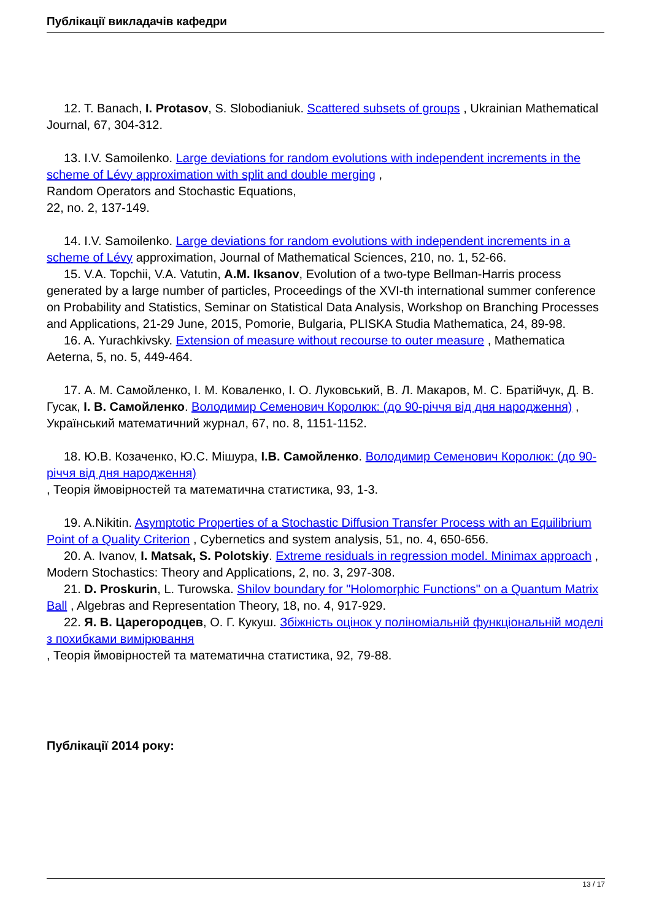Публікації викладачів кафедри
12. T. Banach, I. Protasov, S. Slobodianiuk. Scattered subsets of groups , Ukrainian Mathematical Journal, 67, 304-312.
13. I.V. Samoilenko. Large deviations for random evolutions with independent increments in the scheme of Lévy approximation with split and double merging ,
Random Operators and Stochastic Equations,
22, no. 2, 137-149.
14. I.V. Samoilenko. Large deviations for random evolutions with independent increments in a scheme of Lévy approximation, Journal of Mathematical Sciences, 210, no. 1, 52-66.
15. V.A. Topchii, V.A. Vatutin, A.M. Iksanov, Evolution of a two-type Bellman-Harris process generated by a large number of particles, Proceedings of the XVI-th international summer conference on Probability and Statistics, Seminar on Statistical Data Analysis, Workshop on Branching Processes and Applications, 21-29 June, 2015, Pomorie, Bulgaria, PLISKA Studia Mathematica, 24, 89-98.
16. A. Yurachkivsky. Extension of measure without recourse to outer measure , Mathematica Aeterna, 5, no. 5, 449-464.
17. А. М. Самойленко, І. М. Коваленко, І. О. Луковський, В. Л. Макаров, М. С. Братійчук, Д. В. Гусак, І. В. Самойленко. Володимир Семенович Королюк: (до 90-річчя від дня народження) ,
Український математичний журнал, 67, no. 8, 1151-1152.
18. Ю.В. Козаченко, Ю.С. Мішура, І.В. Самойленко. Володимир Семенович Королюк: (до 90-річчя від дня народження)
, Теорія ймовірностей та математична статистика, 93, 1-3.
19. A.Nikitin. Asymptotic Properties of a Stochastic Diffusion Transfer Process with an Equilibrium Point of a Quality Criterion , Cybernetics and system analysis, 51, no. 4, 650-656.
20. A. Ivanov, I. Matsak, S. Polotskiy. Extreme residuals in regression model. Minimax approach , Modern Stochastics: Theory and Applications, 2, no. 3, 297-308.
21. D. Proskurin, L. Turowska. Shilov boundary for "Holomorphic Functions" on a Quantum Matrix Ball , Algebras and Representation Theory, 18, no. 4, 917-929.
22. Я. В. Царегородцев, О. Г. Кукуш. Збіжність оцінок у поліноміальній функціональній моделі з похибками вимірювання
, Теорія ймовірностей та математична статистика, 92, 79-88.
Публікації 2014 року:
13 / 17